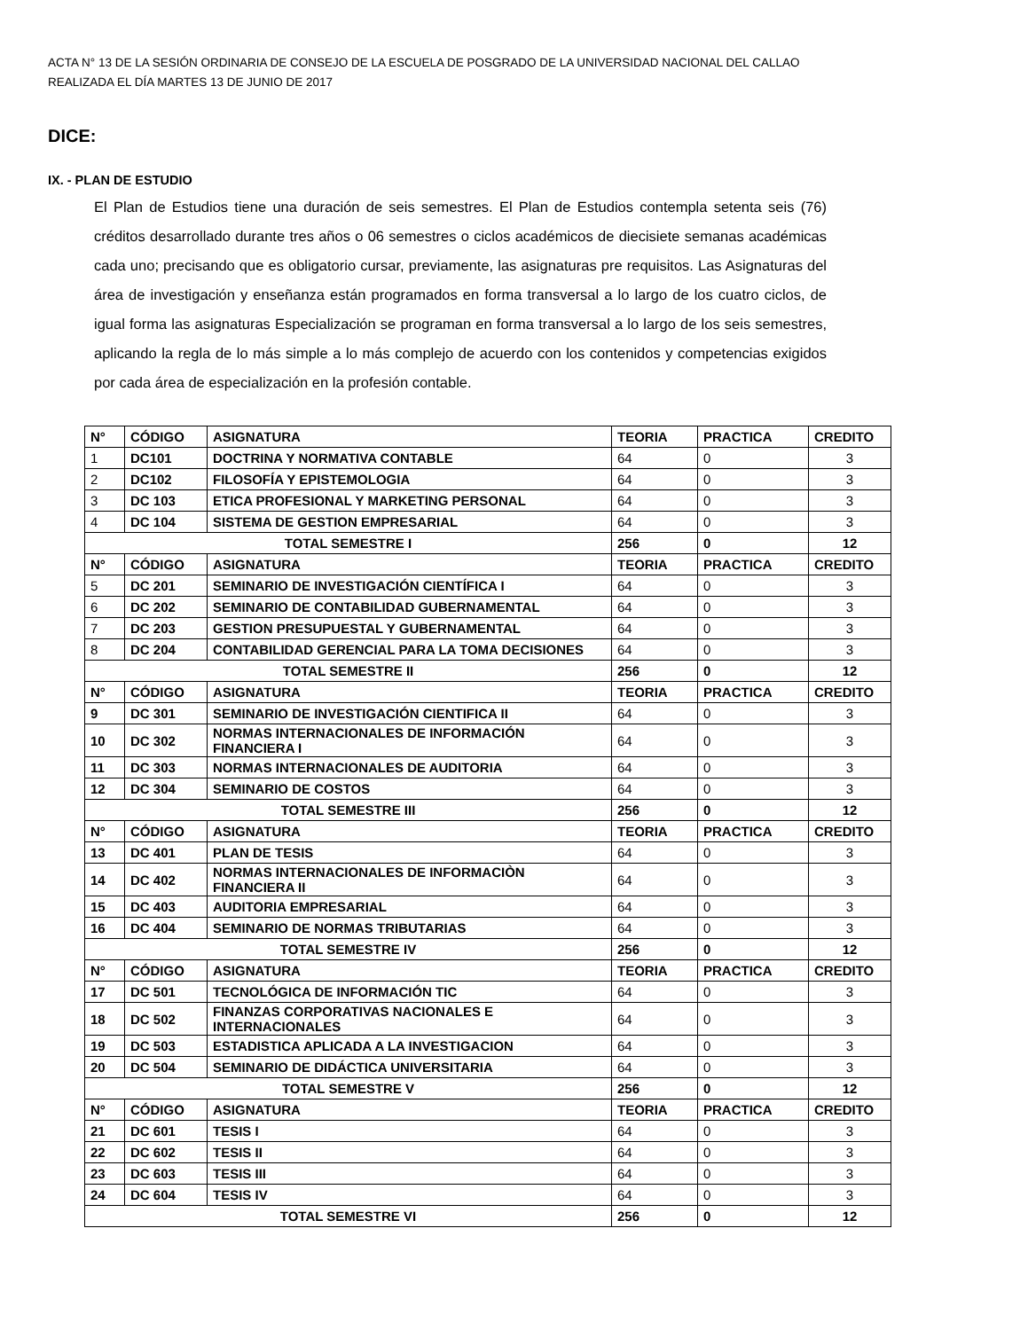ACTA N° 13 DE LA SESIÓN ORDINARIA DE CONSEJO DE LA ESCUELA DE POSGRADO DE LA UNIVERSIDAD NACIONAL DEL CALLAO
REALIZADA EL DÍA MARTES 13 DE JUNIO DE 2017
DICE:
IX. - PLAN DE ESTUDIO
El Plan de Estudios tiene una duración de seis semestres. El Plan de Estudios contempla setenta seis (76) créditos desarrollado durante tres años o 06 semestres o ciclos académicos de diecisiete semanas académicas cada uno; precisando que es obligatorio cursar, previamente, las asignaturas pre requisitos. Las Asignaturas del área de investigación y enseñanza están programados en forma transversal a lo largo de los cuatro ciclos, de igual forma las asignaturas Especialización se programan en forma transversal a lo largo de los seis semestres, aplicando la regla de lo más simple a lo más complejo de acuerdo con los contenidos y competencias exigidos por cada área de especialización en la profesión contable.
| N° | CÓDIGO | ASIGNATURA | TEORIA | PRACTICA | CREDITO |
| --- | --- | --- | --- | --- | --- |
| 1 | DC101 | DOCTRINA Y NORMATIVA CONTABLE | 64 | 0 | 3 |
| 2 | DC102 | FILOSOFÍA Y EPISTEMOLOGIA | 64 | 0 | 3 |
| 3 | DC 103 | ETICA PROFESIONAL Y MARKETING PERSONAL | 64 | 0 | 3 |
| 4 | DC 104 | SISTEMA DE GESTION EMPRESARIAL | 64 | 0 | 3 |
| TOTAL SEMESTRE I | | | 256 | 0 | 12 |
| N° | CÓDIGO | ASIGNATURA | TEORIA | PRACTICA | CREDITO |
| 5 | DC 201 | SEMINARIO DE INVESTIGACIÓN CIENTÍFICA I | 64 | 0 | 3 |
| 6 | DC 202 | SEMINARIO DE CONTABILIDAD GUBERNAMENTAL | 64 | 0 | 3 |
| 7 | DC 203 | GESTION PRESUPUESTAL Y GUBERNAMENTAL | 64 | 0 | 3 |
| 8 | DC 204 | CONTABILIDAD GERENCIAL PARA LA TOMA DECISIONES | 64 | 0 | 3 |
| TOTAL SEMESTRE II | | | 256 | 0 | 12 |
| N° | CÓDIGO | ASIGNATURA | TEORIA | PRACTICA | CREDITO |
| 9 | DC 301 | SEMINARIO DE INVESTIGACIÓN CIENTIFICA II | 64 | 0 | 3 |
| 10 | DC 302 | NORMAS INTERNACIONALES DE INFORMACIÓN FINANCIERA I | 64 | 0 | 3 |
| 11 | DC 303 | NORMAS INTERNACIONALES DE AUDITORIA | 64 | 0 | 3 |
| 12 | DC 304 | SEMINARIO DE COSTOS | 64 | 0 | 3 |
| TOTAL SEMESTRE III | | | 256 | 0 | 12 |
| N° | CÓDIGO | ASIGNATURA | TEORIA | PRACTICA | CREDITO |
| 13 | DC 401 | PLAN DE TESIS | 64 | 0 | 3 |
| 14 | DC 402 | NORMAS INTERNACIONALES DE INFORMACIÒN FINANCIERA II | 64 | 0 | 3 |
| 15 | DC 403 | AUDITORIA EMPRESARIAL | 64 | 0 | 3 |
| 16 | DC 404 | SEMINARIO DE NORMAS TRIBUTARIAS | 64 | 0 | 3 |
| TOTAL SEMESTRE IV | | | 256 | 0 | 12 |
| N° | CÓDIGO | ASIGNATURA | TEORIA | PRACTICA | CREDITO |
| 17 | DC 501 | TECNOLÓGICA DE INFORMACIÓN TIC | 64 | 0 | 3 |
| 18 | DC 502 | FINANZAS CORPORATIVAS NACIONALES E INTERNACIONALES | 64 | 0 | 3 |
| 19 | DC 503 | ESTADISTICA APLICADA A LA INVESTIGACION | 64 | 0 | 3 |
| 20 | DC 504 | SEMINARIO DE DIDÁCTICA UNIVERSITARIA | 64 | 0 | 3 |
| TOTAL SEMESTRE V | | | 256 | 0 | 12 |
| N° | CÓDIGO | ASIGNATURA | TEORIA | PRACTICA | CREDITO |
| 21 | DC 601 | TESIS I | 64 | 0 | 3 |
| 22 | DC 602 | TESIS II | 64 | 0 | 3 |
| 23 | DC 603 | TESIS III | 64 | 0 | 3 |
| 24 | DC 604 | TESIS IV | 64 | 0 | 3 |
| TOTAL SEMESTRE VI | | | 256 | 0 | 12 |